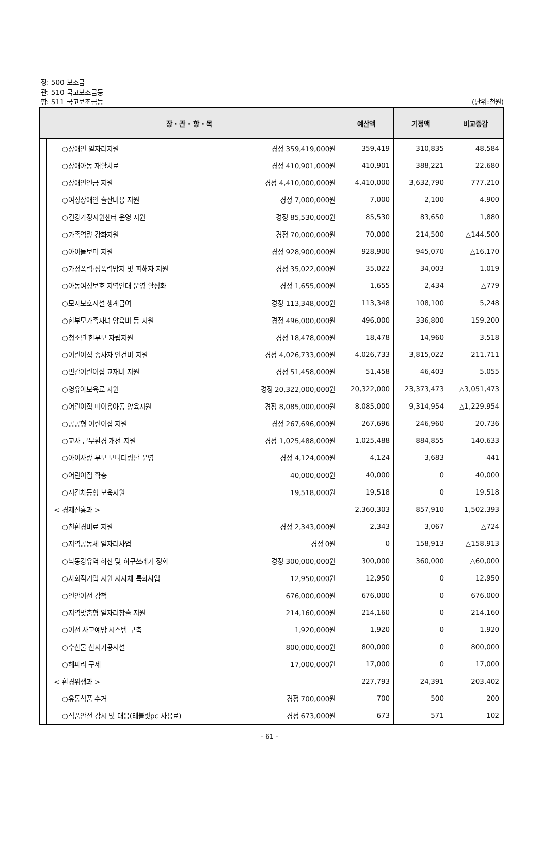장: 500 보조금
관: 510 국고보조금등
항: 511 국고보조금등 (단위:천원)
| 장 · 관 · 항 · 목 | | | | 예산액 | 기정액 | 비교증감 |
| --- | --- | --- | --- | --- | --- | --- |
| | | | ○장애인 일자리지원 경정 359,419,000원 | 359,419 | 310,835 | 48,584 |
| | | | ○장애아동 재활치료 경정 410,901,000원 | 410,901 | 388,221 | 22,680 |
| | | | ○장애인연금 지원 경정 4,410,000,000원 | 4,410,000 | 3,632,790 | 777,210 |
| | | | ○여성장애인 출산비용 지원 경정 7,000,000원 | 7,000 | 2,100 | 4,900 |
| | | | ○건강가정지원센터 운영 지원 경정 85,530,000원 | 85,530 | 83,650 | 1,880 |
| | | | ○가족역량 강화지원 경정 70,000,000원 | 70,000 | 214,500 | △144,500 |
| | | | ○아이돌보미 지원 경정 928,900,000원 | 928,900 | 945,070 | △16,170 |
| | | | ○가정폭력·성폭력방지 및 피해자 지원 경정 35,022,000원 | 35,022 | 34,003 | 1,019 |
| | | | ○아동여성보호 지역연대 운영 활성화 경정 1,655,000원 | 1,655 | 2,434 | △779 |
| | | | ○모자보호시설 생계급여 경정 113,348,000원 | 113,348 | 108,100 | 5,248 |
| | | | ○한부모가족자녀 양육비 등 지원 경정 496,000,000원 | 496,000 | 336,800 | 159,200 |
| | | | ○청소년 한부모 자립지원 경정 18,478,000원 | 18,478 | 14,960 | 3,518 |
| | | | ○어린이집 종사자 인건비 지원 경정 4,026,733,000원 | 4,026,733 | 3,815,022 | 211,711 |
| | | | ○민간어린이집 교재비 지원 경정 51,458,000원 | 51,458 | 46,403 | 5,055 |
| | | | ○영유아보육료 지원 경정 20,322,000,000원 | 20,322,000 | 23,373,473 | △3,051,473 |
| | | | ○어린이집 미이용아동 양육지원 경정 8,085,000,000원 | 8,085,000 | 9,314,954 | △1,229,954 |
| | | | ○공공형 어린이집 지원 경정 267,696,000원 | 267,696 | 246,960 | 20,736 |
| | | | ○교사 근무환경 개선 지원 경정 1,025,488,000원 | 1,025,488 | 884,855 | 140,633 |
| | | | ○아이사랑 부모 모니터링단 운영 경정 4,124,000원 | 4,124 | 3,683 | 441 |
| | | | ○어린이집 확충 40,000,000원 | 40,000 | 0 | 40,000 |
| | | | ○시간차등형 보육지원 19,518,000원 | 19,518 | 0 | 19,518 |
| | | | < 경제진흥과 > | 2,360,303 | 857,910 | 1,502,393 |
| | | | ○친환경비료 지원 경정 2,343,000원 | 2,343 | 3,067 | △724 |
| | | | ○지역공동체 일자리사업 경정 0원 | 0 | 158,913 | △158,913 |
| | | | ○낙동강유역 하천 및 하구쓰레기 정화 경정 300,000,000원 | 300,000 | 360,000 | △60,000 |
| | | | ○사회적기업 지원 지자체 특화사업 12,950,000원 | 12,950 | 0 | 12,950 |
| | | | ○연안어선 감척 676,000,000원 | 676,000 | 0 | 676,000 |
| | | | ○지역맞춤형 일자리창출 지원 214,160,000원 | 214,160 | 0 | 214,160 |
| | | | ○어선 사고예방 시스템 구축 1,920,000원 | 1,920 | 0 | 1,920 |
| | | | ○수산물 산지가공시설 800,000,000원 | 800,000 | 0 | 800,000 |
| | | | ○해파리 구제 17,000,000원 | 17,000 | 0 | 17,000 |
| | | | < 환경위생과 > | 227,793 | 24,391 | 203,402 |
| | | | ○유통식품 수거 경정 700,000원 | 700 | 500 | 200 |
| | | | ○식품안전 감시 및 대응(테블릿pc 사용료) 경정 673,000원 | 673 | 571 | 102 |
- 61 -